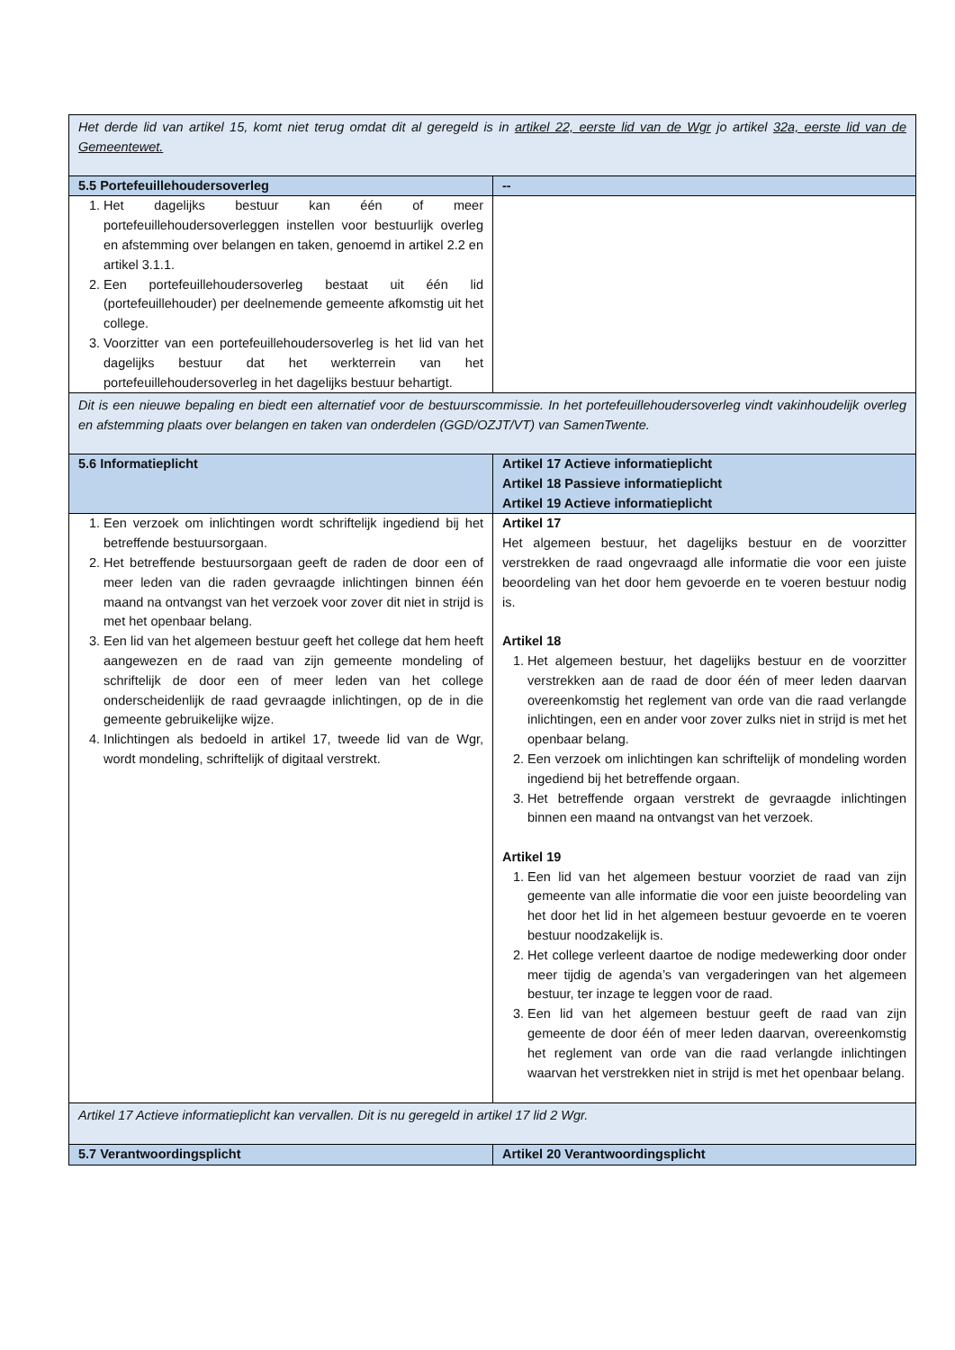| Het derde lid van artikel 15, komt niet terug omdat dit al geregeld is in artikel 22, eerste lid van de Wgr jo artikel 32a, eerste lid van de Gemeentewet. | |
| 5.5 Portefeuillehoudersoverleg | -- |
| 1. Het dagelijks bestuur kan één of meer portefeuillehoudersoverleggen instellen voor bestuurlijk overleg en afstemming over belangen en taken, genoemd in artikel 2.2 en artikel 3.1.1. 2. Een portefeuillehoudersoverleg bestaat uit één lid (portefeuillehouder) per deelnemende gemeente afkomstig uit het college. 3. Voorzitter van een portefeuillehoudersoverleg is het lid van het dagelijks bestuur dat het werkterrein van het portefeuillehoudersoverleg in het dagelijks bestuur behartigt. | |
| Dit is een nieuwe bepaling en biedt een alternatief voor de bestuurscommissie. In het portefeuillehoudersoverleg vindt vakinhoudelijk overleg en afstemming plaats over belangen en taken van onderdelen (GGD/OZJT/VT) van SamenTwente. | |
| 5.6 Informatieplicht | Artikel 17 Actieve informatieplicht Artikel 18 Passieve informatieplicht Artikel 19 Actieve informatieplicht |
| 1. Een verzoek om inlichtingen wordt schriftelijk ingediend bij het betreffende bestuursorgaan. 2. Het betreffende bestuursorgaan geeft de raden de door een of meer leden van die raden gevraagde inlichtingen binnen één maand na ontvangst van het verzoek voor zover dit niet in strijd is met het openbaar belang. 3. Een lid van het algemeen bestuur geeft het college dat hem heeft aangewezen en de raad van zijn gemeente mondeling of schriftelijk de door een of meer leden van het college onderscheidenlijk de raad gevraagde inlichtingen, op de in die gemeente gebruikelijke wijze. 4. Inlichtingen als bedoeld in artikel 17, tweede lid van de Wgr, wordt mondeling, schriftelijk of digitaal verstrekt. | Artikel 17 Het algemeen bestuur, het dagelijks bestuur en de voorzitter verstrekken de raad ongevraagd alle informatie die voor een juiste beoordeling van het door hem gevoerde en te voeren bestuur nodig is. Artikel 18 1. Het algemeen bestuur, het dagelijks bestuur en de voorzitter verstrekken aan de raad de door één of meer leden daarvan overeenkomstig het reglement van orde van die raad verlangde inlichtingen, een en ander voor zover zulks niet in strijd is met het openbaar belang. 2. Een verzoek om inlichtingen kan schriftelijk of mondeling worden ingediend bij het betreffende orgaan. 3. Het betreffende orgaan verstrekt de gevraagde inlichtingen binnen een maand na ontvangst van het verzoek. Artikel 19 1. Een lid van het algemeen bestuur voorziet de raad van zijn gemeente van alle informatie die voor een juiste beoordeling van het door het lid in het algemeen bestuur gevoerde en te voeren bestuur noodzakelijk is. 2. Het college verleent daartoe de nodige medewerking door onder meer tijdig de agenda’s van vergaderingen van het algemeen bestuur, ter inzage te leggen voor de raad. 3. Een lid van het algemeen bestuur geeft de raad van zijn gemeente de door één of meer leden daarvan, overeenkomstig het reglement van orde van die raad verlangde inlichtingen waarvan het verstrekken niet in strijd is met het openbaar belang. |
| Artikel 17 Actieve informatieplicht kan vervallen. Dit is nu geregeld in artikel 17 lid 2 Wgr. | |
| 5.7 Verantwoordingsplicht | Artikel 20 Verantwoordingsplicht |